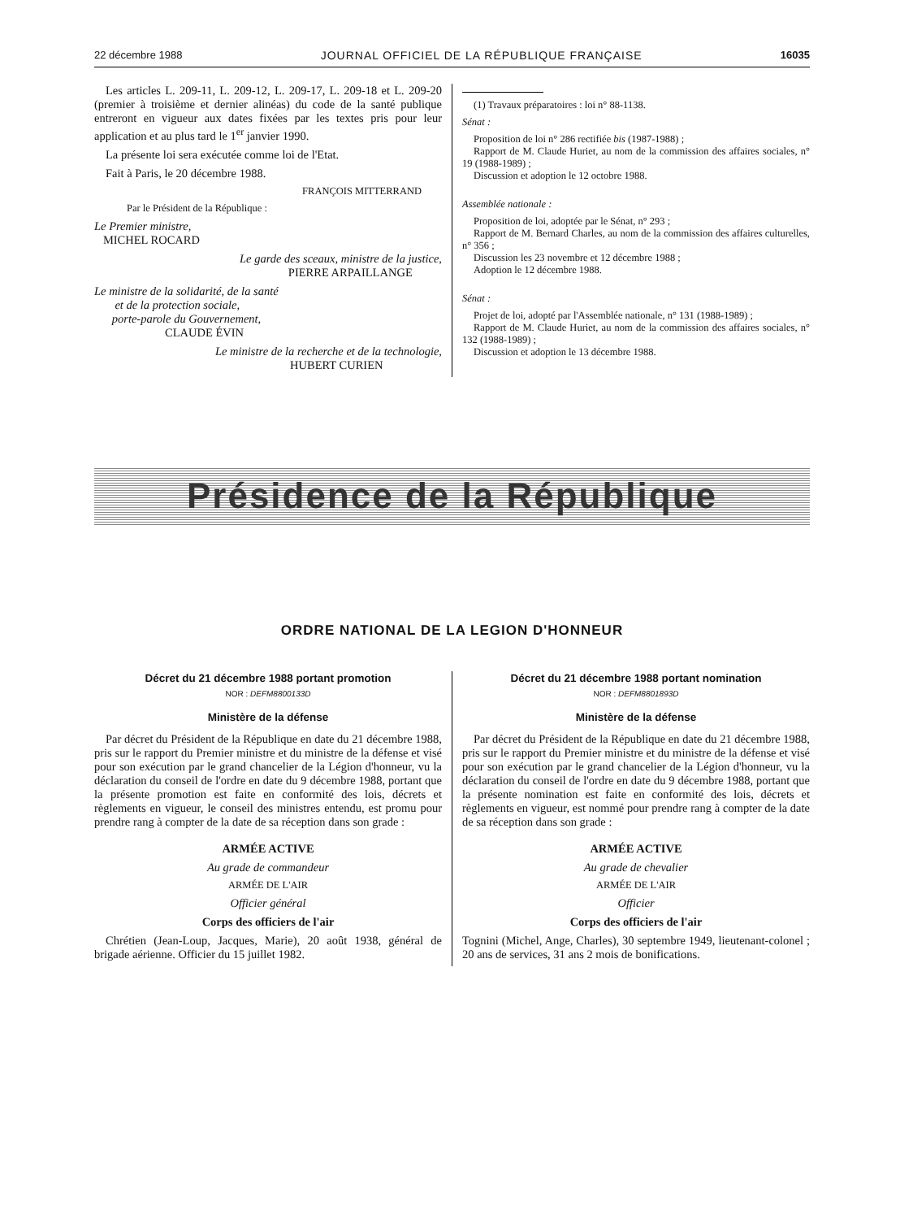22 décembre 1988 JOURNAL OFFICIEL DE LA RÉPUBLIQUE FRANÇAISE 16035
Les articles L. 209-11, L. 209-12, L. 209-17, L. 209-18 et L. 209-20 (premier à troisième et dernier alinéas) du code de la santé publique entreront en vigueur aux dates fixées par les textes pris pour leur application et au plus tard le 1<sup>er</sup> janvier 1990.
La présente loi sera exécutée comme loi de l'Etat.
Fait à Paris, le 20 décembre 1988.
FRANÇOIS MITTERRAND
Par le Président de la République :
Le Premier ministre,
MICHEL ROCARD
Le garde des sceaux, ministre de la justice,
PIERRE ARPAILLANGE
Le ministre de la solidarité, de la santé
et de la protection sociale,
porte-parole du Gouvernement,
CLAUDE ÉVIN
Le ministre de la recherche et de la technologie,
HUBERT CURIEN
(1) Travaux préparatoires : loi n° 88-1138.
Sénat :
Proposition de loi n° 286 rectifiée bis (1987-1988) ;
Rapport de M. Claude Huriet, au nom de la commission des affaires sociales, n° 19 (1988-1989) ;
Discussion et adoption le 12 octobre 1988.
Assemblée nationale :
Proposition de loi, adoptée par le Sénat, n° 293 ;
Rapport de M. Bernard Charles, au nom de la commission des affaires culturelles, n° 356 ;
Discussion les 23 novembre et 12 décembre 1988 ;
Adoption le 12 décembre 1988.
Sénat :
Projet de loi, adopté par l'Assemblée nationale, n° 131 (1988-1989) ;
Rapport de M. Claude Huriet, au nom de la commission des affaires sociales, n° 132 (1988-1989) ;
Discussion et adoption le 13 décembre 1988.
Présidence de la République
ORDRE NATIONAL DE LA LEGION D'HONNEUR
Décret du 21 décembre 1988 portant promotion
NOR : DEFM8800133D
Ministère de la défense
Par décret du Président de la République en date du 21 décembre 1988, pris sur le rapport du Premier ministre et du ministre de la défense et visé pour son exécution par le grand chancelier de la Légion d'honneur, vu la déclaration du conseil de l'ordre en date du 9 décembre 1988, portant que la présente promotion est faite en conformité des lois, décrets et règlements en vigueur, le conseil des ministres entendu, est promu pour prendre rang à compter de la date de sa réception dans son grade :
ARMÉE ACTIVE
Au grade de commandeur
ARMÉE DE L'AIR
Officier général
Corps des officiers de l'air
Chrétien (Jean-Loup, Jacques, Marie), 20 août 1938, général de brigade aérienne. Officier du 15 juillet 1982.
Décret du 21 décembre 1988 portant nomination
NOR : DEFM8801893D
Ministère de la défense
Par décret du Président de la République en date du 21 décembre 1988, pris sur le rapport du Premier ministre et du ministre de la défense et visé pour son exécution par le grand chancelier de la Légion d'honneur, vu la déclaration du conseil de l'ordre en date du 9 décembre 1988, portant que la présente nomination est faite en conformité des lois, décrets et règlements en vigueur, est nommé pour prendre rang à compter de la date de sa réception dans son grade :
ARMÉE ACTIVE
Au grade de chevalier
ARMÉE DE L'AIR
Officier
Corps des officiers de l'air
Tognini (Michel, Ange, Charles), 30 septembre 1949, lieutenant-colonel ; 20 ans de services, 31 ans 2 mois de bonifications.